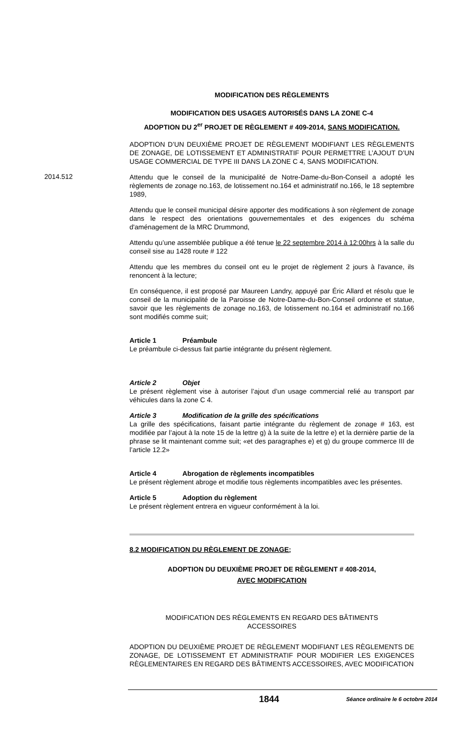MODIFICATION DES RÈGLEMENTS
MODIFICATION DES USAGES AUTORISÉS DANS LA ZONE C-4
ADOPTION DU 2<sup>er</sup> PROJET DE RÈGLEMENT # 409-2014, SANS MODIFICATION.
ADOPTION D’UN DEUXIÈME PROJET DE RÈGLEMENT MODIFIANT LES RÈGLEMENTS DE ZONAGE, DE LOTISSEMENT ET ADMINISTRATIF POUR PERMETTRE L’AJOUT D’UN USAGE COMMERCIAL DE TYPE III DANS LA ZONE C 4, SANS MODIFICATION.
2014.512
Attendu que le conseil de la municipalité de Notre-Dame-du-Bon-Conseil a adopté les règlements de zonage no.163, de lotissement no.164 et administratif no.166, le 18 septembre 1989,
Attendu que le conseil municipal désire apporter des modifications à son règlement de zonage dans le respect des orientations gouvernementales et des exigences du schéma d'aménagement de la MRC Drummond,
Attendu qu’une assemblée publique a été tenue le 22 septembre 2014 à 12:00hrs à la salle du conseil sise au 1428 route # 122
Attendu que les membres du conseil ont eu le projet de règlement 2 jours à l'avance, ils renoncent à la lecture;
En conséquence, il est proposé par Maureen Landry, appuyé par Éric Allard et résolu que le conseil de la municipalité de la Paroisse de Notre-Dame-du-Bon-Conseil ordonne et statue, savoir que les règlements de zonage no.163, de lotissement no.164 et administratif no.166 sont modifiés comme suit;
Article 1 Préambule
Le préambule ci-dessus fait partie intégrante du présent règlement.
Article 2 Objet
Le présent règlement vise à autoriser l’ajout d’un usage commercial relié au transport par véhicules dans la zone C 4.
Article 3 Modification de la grille des spécifications
La grille des spécifications, faisant partie intégrante du règlement de zonage # 163, est modifiée par l’ajout à la note 15 de la lettre g) à la suite de la lettre e) et la dernière partie de la phrase se lit maintenant comme suit; «et des paragraphes e) et g) du groupe commerce III de l’article 12.2»
Article 4 Abrogation de règlements incompatibles
Le présent règlement abroge et modifie tous règlements incompatibles avec les présentes.
Article 5 Adoption du règlement
Le présent règlement entrera en vigueur conformément à la loi.
8.2 MODIFICATION DU RÈGLEMENT DE ZONAGE;
ADOPTION DU DEUXIÈME PROJET DE RÈGLEMENT # 408-2014,
AVEC MODIFICATION
MODIFICATION DES RÈGLEMENTS EN REGARD DES BÂTIMENTS
ACCESSOIRES
ADOPTION DU DEUXIÈME PROJET DE RÈGLEMENT MODIFIANT LES RÈGLEMENTS DE ZONAGE, DE LOTISSEMENT ET ADMINISTRATIF POUR MODIFIER LES EXIGENCES RÈGLEMENTAIRES EN REGARD DES BÂTIMENTS ACCESSOIRES, AVEC MODIFICATION
1844
Séance ordinaire le 6 octobre 2014